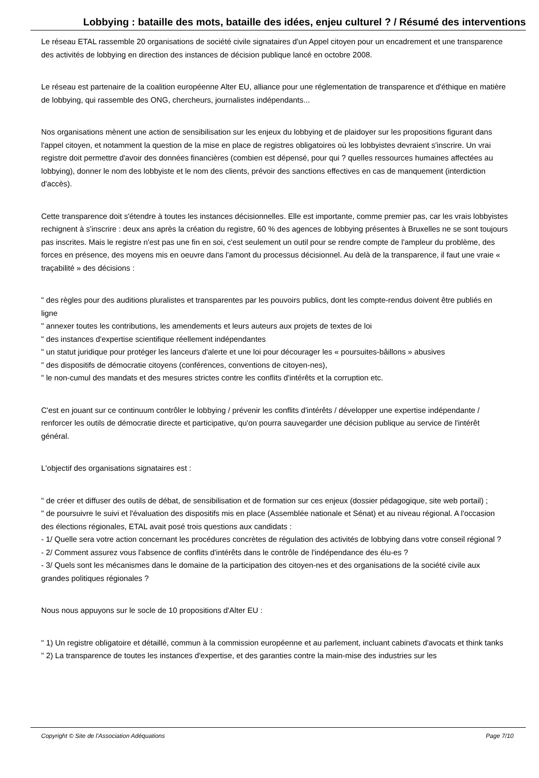Lobbying : bataille des mots, bataille des idées, enjeu culturel ? / Résumé des interventions
Le réseau ETAL rassemble 20 organisations de société civile signataires d'un Appel citoyen pour un encadrement et une transparence des activités de lobbying en direction des instances de décision publique lancé en octobre 2008.
Le réseau est partenaire de la coalition européenne Alter EU, alliance pour une réglementation de transparence et d'éthique en matière de lobbying, qui rassemble des ONG, chercheurs, journalistes indépendants...
Nos organisations mènent une action de sensibilisation sur les enjeux du lobbying et de plaidoyer sur les propositions figurant dans l'appel citoyen, et notamment la question de la mise en place de registres obligatoires où les lobbyistes devraient s'inscrire. Un vrai registre doit permettre d'avoir des données financières (combien est dépensé, pour qui ? quelles ressources humaines affectées au lobbying), donner le nom des lobbyiste et le nom des clients, prévoir des sanctions effectives en cas de manquement (interdiction d'accès).
Cette transparence doit s'étendre à toutes les instances décisionnelles. Elle est importante, comme premier pas, car les vrais lobbyistes rechignent à s'inscrire : deux ans après la création du registre, 60 % des agences de lobbying présentes à Bruxelles ne se sont toujours pas inscrites. Mais le registre n'est pas une fin en soi, c'est seulement un outil pour se rendre compte de l'ampleur du problème, des forces en présence, des moyens mis en oeuvre dans l'amont du processus décisionnel. Au delà de la transparence, il faut une vraie « traçabilité » des décisions :
" des règles pour des auditions pluralistes et transparentes par les pouvoirs publics, dont les compte-rendus doivent être publiés en ligne
" annexer toutes les contributions, les amendements et leurs auteurs aux projets de textes de loi
" des instances d'expertise scientifique réellement indépendantes
" un statut juridique pour protéger les lanceurs d'alerte et une loi pour décourager les « poursuites-bâillons » abusives
" des dispositifs de démocratie citoyens (conférences, conventions de citoyen-nes),
" le non-cumul des mandats et des mesures strictes contre les conflits d'intérêts et la corruption etc.
C'est en jouant sur ce continuum contrôler le lobbying / prévenir les conflits d'intérêts / développer une expertise indépendante / renforcer les outils de démocratie directe et participative, qu'on pourra sauvegarder une décision publique au service de l'intérêt général.
L'objectif des organisations signataires est :
" de créer et diffuser des outils de débat, de sensibilisation et de formation sur ces enjeux (dossier pédagogique, site web portail) ;
" de poursuivre le suivi et l'évaluation des dispositifs mis en place (Assemblée nationale et Sénat) et au niveau régional. A l'occasion des élections régionales, ETAL avait posé trois questions aux candidats :
- 1/ Quelle sera votre action concernant les procédures concrètes de régulation des activités de lobbying dans votre conseil régional ?
- 2/ Comment assurez vous l'absence de conflits d'intérêts dans le contrôle de l'indépendance des élu-es ?
- 3/ Quels sont les mécanismes dans le domaine de la participation des citoyen-nes et des organisations de la société civile aux grandes politiques régionales ?
Nous nous appuyons sur le socle de 10 propositions d'Alter EU :
" 1) Un registre obligatoire et détaillé, commun à la commission européenne et au parlement, incluant cabinets d'avocats et think tanks
" 2) La transparence de toutes les instances d'expertise, et des garanties contre la main-mise des industries sur les
Copyright © Site de l'Association Adéquations Page 7/10